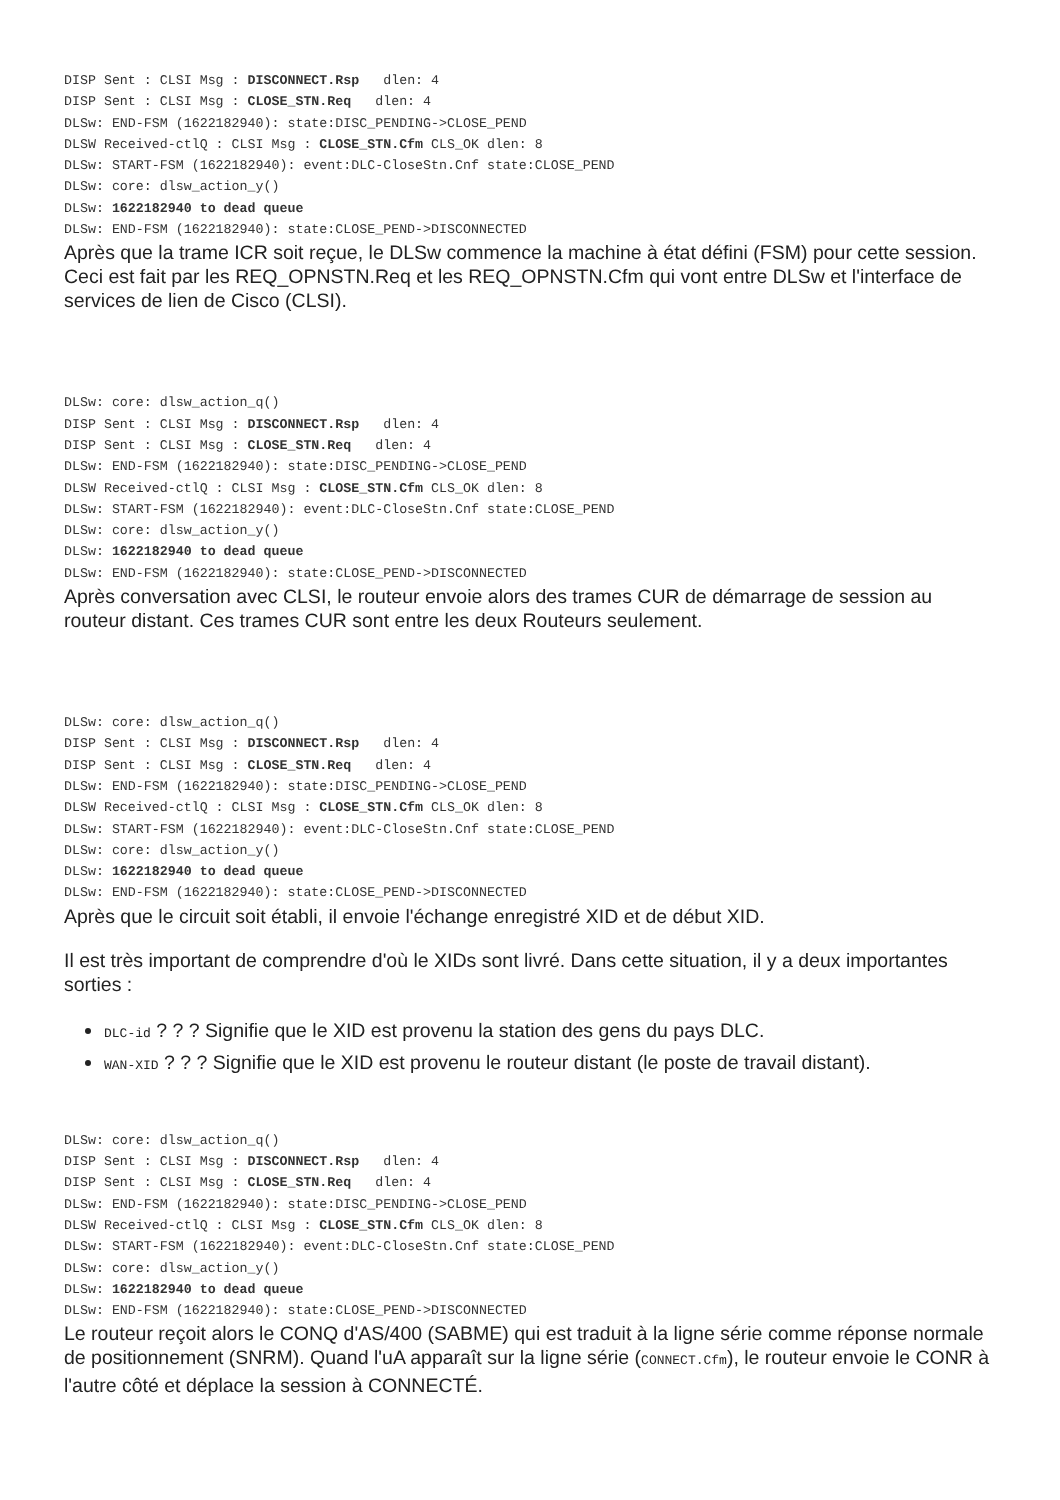DISP Sent : CLSI Msg : DISCONNECT.Rsp   dlen: 4
DISP Sent : CLSI Msg : CLOSE_STN.Req   dlen: 4
DLSw: END-FSM (1622182940): state:DISC_PENDING->CLOSE_PEND
DLSW Received-ctlQ : CLSI Msg : CLOSE_STN.Cfm CLS_OK dlen: 8
DLSw: START-FSM (1622182940): event:DLC-CloseStn.Cnf state:CLOSE_PEND
DLSw: core: dlsw_action_y()
DLSw: 1622182940 to dead queue
DLSw: END-FSM (1622182940): state:CLOSE_PEND->DISCONNECTED
Après que la trame ICR soit reçue, le DLSw commence la machine à état défini (FSM) pour cette session. Ceci est fait par les REQ_OPNSTN.Req et les REQ_OPNSTN.Cfm qui vont entre DLSw et l'interface de services de lien de Cisco (CLSI).
DLSw: core: dlsw_action_q()
DISP Sent : CLSI Msg : DISCONNECT.Rsp   dlen: 4
DISP Sent : CLSI Msg : CLOSE_STN.Req   dlen: 4
DLSw: END-FSM (1622182940): state:DISC_PENDING->CLOSE_PEND
DLSW Received-ctlQ : CLSI Msg : CLOSE_STN.Cfm CLS_OK dlen: 8
DLSw: START-FSM (1622182940): event:DLC-CloseStn.Cnf state:CLOSE_PEND
DLSw: core: dlsw_action_y()
DLSw: 1622182940 to dead queue
DLSw: END-FSM (1622182940): state:CLOSE_PEND->DISCONNECTED
Après conversation avec CLSI, le routeur envoie alors des trames CUR de démarrage de session au routeur distant. Ces trames CUR sont entre les deux Routeurs seulement.
DLSw: core: dlsw_action_q()
DISP Sent : CLSI Msg : DISCONNECT.Rsp   dlen: 4
DISP Sent : CLSI Msg : CLOSE_STN.Req   dlen: 4
DLSw: END-FSM (1622182940): state:DISC_PENDING->CLOSE_PEND
DLSW Received-ctlQ : CLSI Msg : CLOSE_STN.Cfm CLS_OK dlen: 8
DLSw: START-FSM (1622182940): event:DLC-CloseStn.Cnf state:CLOSE_PEND
DLSw: core: dlsw_action_y()
DLSw: 1622182940 to dead queue
DLSw: END-FSM (1622182940): state:CLOSE_PEND->DISCONNECTED
Après que le circuit soit établi, il envoie l'échange enregistré XID et de début XID.
Il est très important de comprendre d'où le XIDs sont livré. Dans cette situation, il y a deux importantes sorties :
DLC-id ? ? ? Signifie que le XID est provenu la station des gens du pays DLC.
WAN-XID ? ? ? Signifie que le XID est provenu le routeur distant (le poste de travail distant).
DLSw: core: dlsw_action_q()
DISP Sent : CLSI Msg : DISCONNECT.Rsp   dlen: 4
DISP Sent : CLSI Msg : CLOSE_STN.Req   dlen: 4
DLSw: END-FSM (1622182940): state:DISC_PENDING->CLOSE_PEND
DLSW Received-ctlQ : CLSI Msg : CLOSE_STN.Cfm CLS_OK dlen: 8
DLSw: START-FSM (1622182940): event:DLC-CloseStn.Cnf state:CLOSE_PEND
DLSw: core: dlsw_action_y()
DLSw: 1622182940 to dead queue
DLSw: END-FSM (1622182940): state:CLOSE_PEND->DISCONNECTED
Le routeur reçoit alors le CONQ d'AS/400 (SABME) qui est traduit à la ligne série comme réponse normale de positionnement (SNRM). Quand l'uA apparaît sur la ligne série (CONNECT.Cfm), le routeur envoie le CONR à l'autre côté et déplace la session à CONNECTÉ.